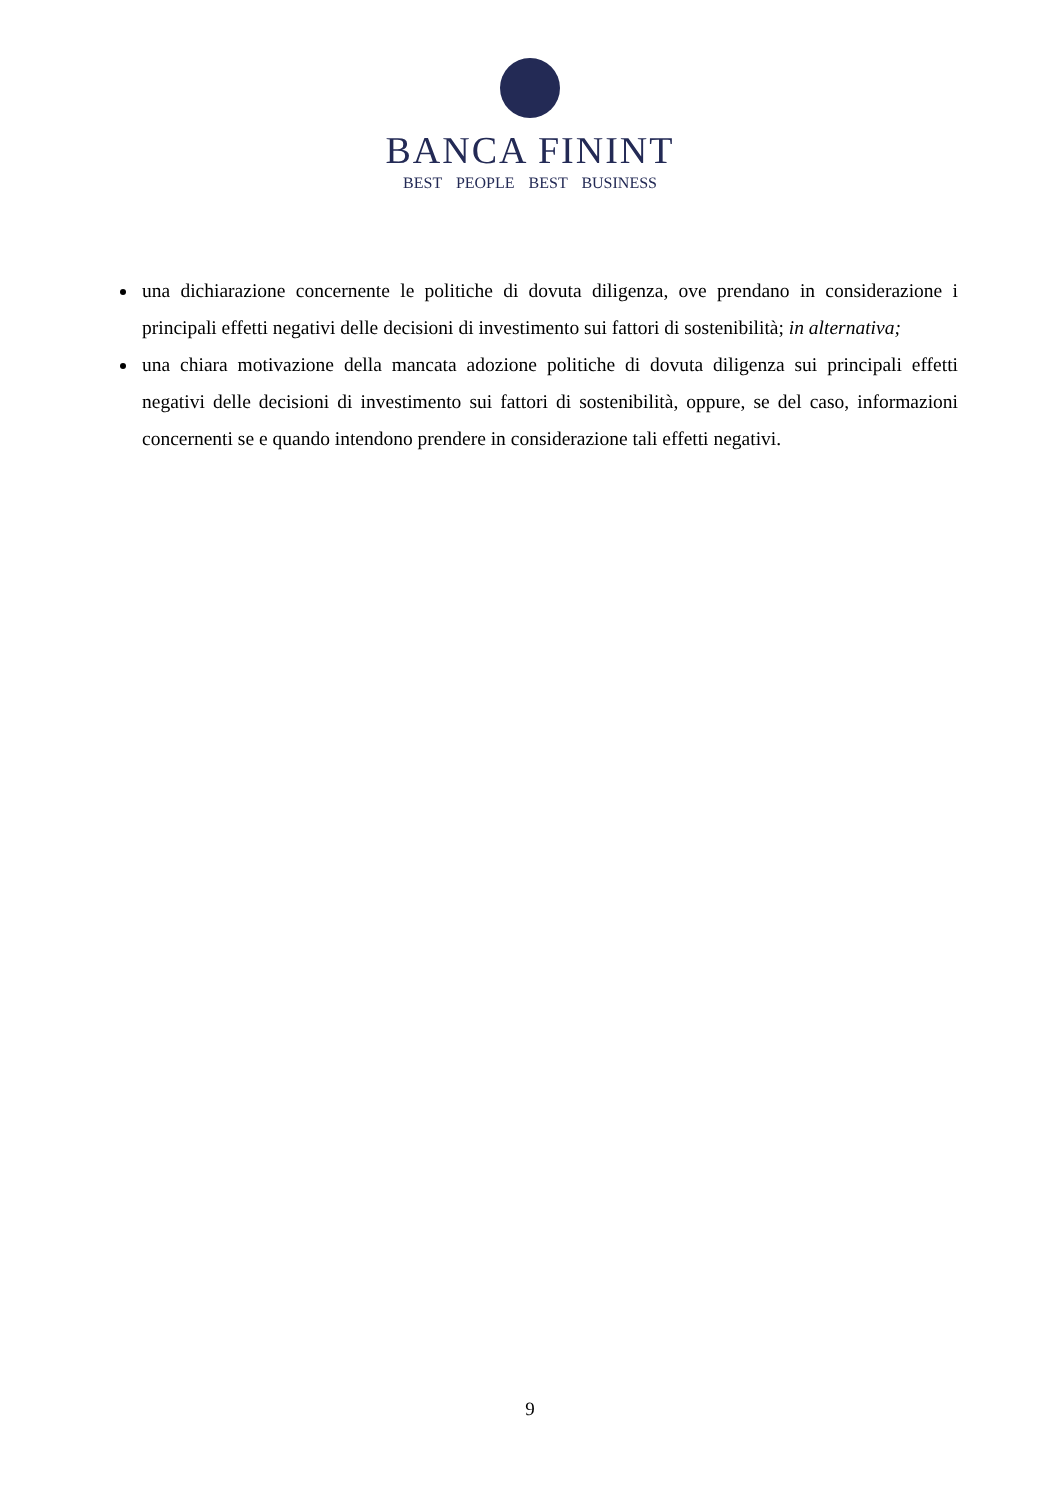BANCA FININT
BEST PEOPLE BEST BUSINESS
una dichiarazione concernente le politiche di dovuta diligenza, ove prendano in considerazione i principali effetti negativi delle decisioni di investimento sui fattori di sostenibilità; in alternativa;
una chiara motivazione della mancata adozione politiche di dovuta diligenza sui principali effetti negativi delle decisioni di investimento sui fattori di sostenibilità, oppure, se del caso, informazioni concernenti se e quando intendono prendere in considerazione tali effetti negativi.
9